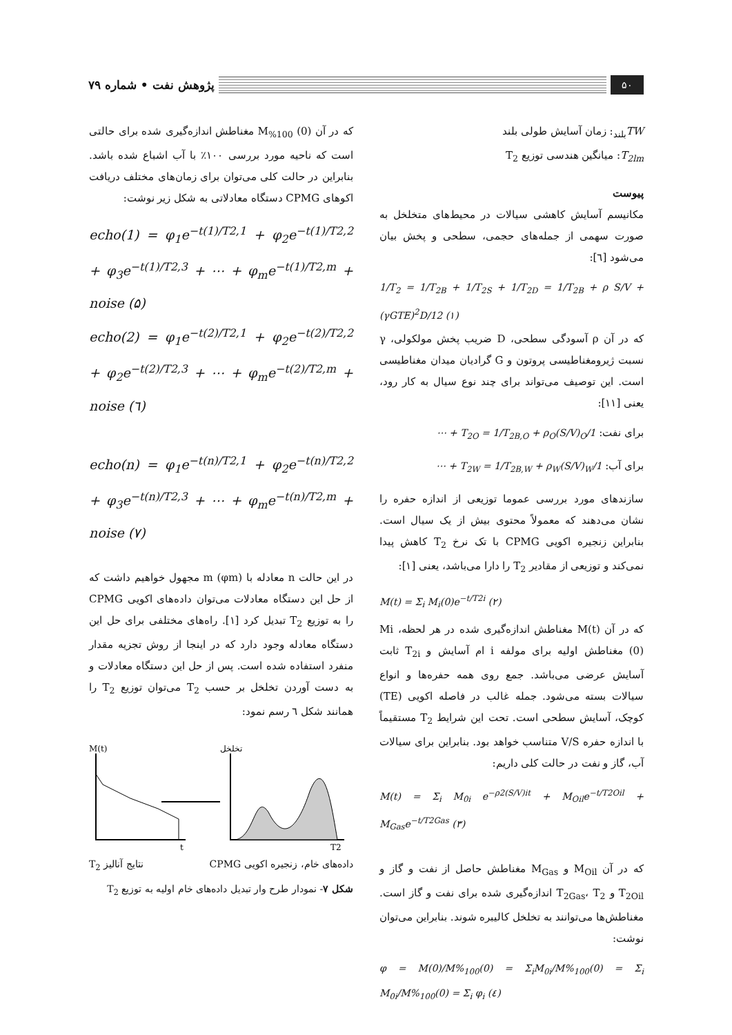۵۰
پژوهش نفت • شماره ۷۹
TW<sub>بلند</sub>: زمان آسایش طولی بلند
T<sub>2lm</sub>: میانگین هندسی توزیع T<sub>2</sub>
پیوست
مکانیسم آسایش کاهشی سیالات در محیط‌های متخلخل به صورت سهمی از جمله‌های حجمی، سطحی و پخش بیان می‌شود [٦]:
1/T<sub>2</sub> = 1/T<sub>2B</sub> + 1/T<sub>2S</sub> + 1/T<sub>2D</sub> = 1/T<sub>2B</sub> + ρ S/V + (γGTE)<sup>2</sup>D/12 (١)
که در آن ρ آسودگی سطحی، D ضریب پخش مولکولی، γ نسبت ژیرومغناطیسی پروتون و G گرادیان میدان مغناطیسی است. این توصیف می‌تواند برای چند نوع سیال به کار رود، یعنی [١١]:
برای نفت: 1/T<sub>2O</sub> = 1/T<sub>2B,O</sub> + ρ<sub>O</sub>(S/V)<sub>O</sub> + ⋯
برای آب: 1/T<sub>2W</sub> = 1/T<sub>2B,W</sub> + ρ<sub>W</sub>(S/V)<sub>W</sub> + ⋯
سازندهای مورد بررسی عموما توزیعی از اندازه حفره را نشان می‌دهند که معمولاً محتوی بیش از یک سیال است. بنابراین زنجیره اکویی CPMG با تک نرخ T<sub>2</sub> کاهش پیدا نمی‌کند و توزیعی از مقادیر T<sub>2</sub> را دارا می‌باشد، یعنی [١]:
M(t) = Σ<sub>i</sub> M<sub>i</sub>(0)e<sup>−t/T2i</sup> (٢)
که در آن M(t) مغناطش اندازه‌گیری شده در هر لحظه، Mi (0) مغناطش اولیه برای مولفه i ام آسایش و T<sub>2i</sub> ثابت آسایش عرضی می‌باشد. جمع روی همه حفره‌ها و انواع سیالات بسته می‌شود. جمله غالب در فاصله اکویی (TE) کوچک، آسایش سطحی است. تحت این شرایط T<sub>2</sub> مستقیماً با اندازه حفره V/S متناسب خواهد بود. بنابراین برای سیالات آب، گاز و نفت در حالت کلی داریم:
M(t) = Σ<sub>i</sub> M<sub>0i</sub> e<sup>−ρ2(S/V)it</sup> + M<sub>Oil</sub>e<sup>−t/T2Oil</sup> + M<sub>Gas</sub>e<sup>−t/T2Gas</sup> (٣)
که در آن M<sub>Oil</sub> و M<sub>Gas</sub> مغناطش حاصل از نفت و گاز و T<sub>2Oil</sub> و T<sub>2Gas</sub>، T<sub>2</sub> اندازه‌گیری شده برای نفت و گاز است. مغناطش‌ها می‌توانند به تخلخل کالیبره شوند. بنابراین می‌توان نوشت:
φ = M(0)/M%<sub>100</sub>(0) = Σ<sub>i</sub>M<sub>0i</sub>/M%<sub>100</sub>(0) = Σ<sub>i</sub> M<sub>0i</sub>/M%<sub>100</sub>(0) = Σ<sub>i</sub> φ<sub>i</sub> (٤)
که در آن M<sub>%100</sub> (0) مغناطش اندازه‌گیری شده برای حالتی است که ناحیه مورد بررسی ١٠٠٪ با آب اشباع شده باشد. بنابراین در حالت کلی می‌توان برای زمان‌های مختلف دریافت اکوهای CPMG دستگاه معادلاتی به شکل زیر نوشت:
echo(1) = φ<sub>1</sub>e<sup>−t(1)/T2,1</sup> + φ<sub>2</sub>e<sup>−t(1)/T2,2</sup> + φ<sub>3</sub>e<sup>−t(1)/T2,3</sup> + ⋯ + φ<sub>m</sub>e<sup>−t(1)/T2,m</sup> + noise (۵)
echo(2) = φ<sub>1</sub>e<sup>−t(2)/T2,1</sup> + φ<sub>2</sub>e<sup>−t(2)/T2,2</sup> + φ<sub>2</sub>e<sup>−t(2)/T2,3</sup> + ⋯ + φ<sub>m</sub>e<sup>−t(2)/T2,m</sup> + noise (٦)
echo(n) = φ<sub>1</sub>e<sup>−t(n)/T2,1</sup> + φ<sub>2</sub>e<sup>−t(n)/T2,2</sup> + φ<sub>3</sub>e<sup>−t(n)/T2,3</sup> + ⋯ + φ<sub>m</sub>e<sup>−t(n)/T2,m</sup> + noise (٧)
در این حالت n معادله با m (φm) مجهول خواهیم داشت که از حل این دستگاه معادلات می‌توان داده‌های اکویی CPMG را به توزیع T<sub>2</sub> تبدیل کرد [١]. راه‌های مختلفی برای حل این دستگاه معادله وجود دارد که در اینجا از روش تجزیه مقدار منفرد استفاده شده است. پس از حل این دستگاه معادلات و به دست آوردن تخلخل بر حسب T<sub>2</sub> می‌توان توزیع T<sub>2</sub> را همانند شکل ٦ رسم نمود:
M(t)
t
تخلخل
T2
داده‌های خام، زنجیره اکویی CPMG نتایج آنالیز T<sub>2</sub>
شکل ۷- نمودار طرح وار تبدیل داده‌های خام اولیه به توزیع T<sub>2</sub>